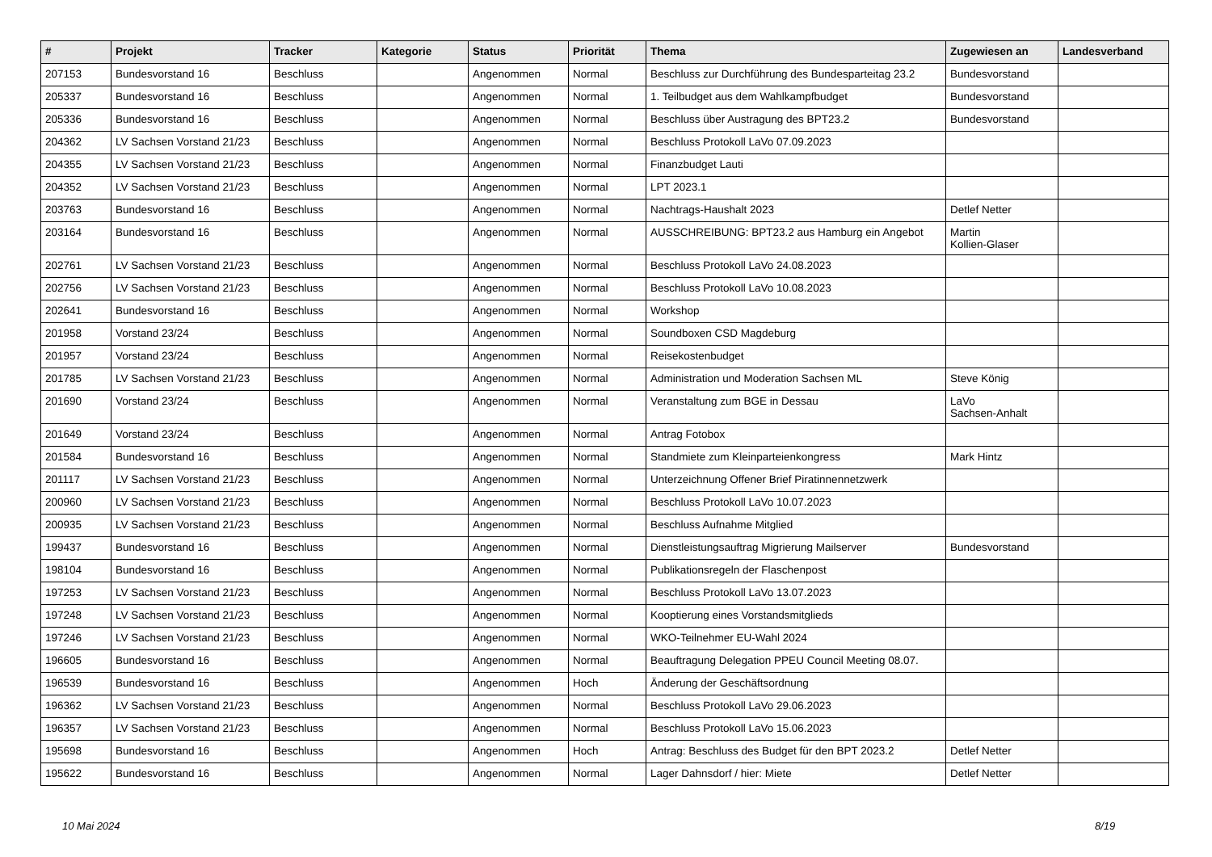| # | Projekt | Tracker | Kategorie | Status | Priorität | Thema | Zugewiesen an | Landesverband |
| --- | --- | --- | --- | --- | --- | --- | --- | --- |
| 207153 | Bundesvorstand 16 | Beschluss | | Angenommen | Normal | Beschluss zur Durchführung des Bundesparteitag 23.2 | Bundesvorstand | |
| 205337 | Bundesvorstand 16 | Beschluss | | Angenommen | Normal | 1. Teilbudget aus dem Wahlkampfbudget | Bundesvorstand | |
| 205336 | Bundesvorstand 16 | Beschluss | | Angenommen | Normal | Beschluss über Austragung des BPT23.2 | Bundesvorstand | |
| 204362 | LV Sachsen Vorstand 21/23 | Beschluss | | Angenommen | Normal | Beschluss Protokoll LaVo 07.09.2023 | | |
| 204355 | LV Sachsen Vorstand 21/23 | Beschluss | | Angenommen | Normal | Finanzbudget Lauti | | |
| 204352 | LV Sachsen Vorstand 21/23 | Beschluss | | Angenommen | Normal | LPT 2023.1 | | |
| 203763 | Bundesvorstand 16 | Beschluss | | Angenommen | Normal | Nachtrags-Haushalt 2023 | Detlef Netter | |
| 203164 | Bundesvorstand 16 | Beschluss | | Angenommen | Normal | AUSSCHREIBUNG: BPT23.2 aus Hamburg ein Angebot | Martin Kollien-Glaser | |
| 202761 | LV Sachsen Vorstand 21/23 | Beschluss | | Angenommen | Normal | Beschluss Protokoll LaVo 24.08.2023 | | |
| 202756 | LV Sachsen Vorstand 21/23 | Beschluss | | Angenommen | Normal | Beschluss Protokoll LaVo 10.08.2023 | | |
| 202641 | Bundesvorstand 16 | Beschluss | | Angenommen | Normal | Workshop | | |
| 201958 | Vorstand 23/24 | Beschluss | | Angenommen | Normal | Soundboxen CSD Magdeburg | | |
| 201957 | Vorstand 23/24 | Beschluss | | Angenommen | Normal | Reisekostenbudget | | |
| 201785 | LV Sachsen Vorstand 21/23 | Beschluss | | Angenommen | Normal | Administration und Moderation Sachsen ML | Steve König | |
| 201690 | Vorstand 23/24 | Beschluss | | Angenommen | Normal | Veranstaltung zum BGE in Dessau | LaVo Sachsen-Anhalt | |
| 201649 | Vorstand 23/24 | Beschluss | | Angenommen | Normal | Antrag Fotobox | | |
| 201584 | Bundesvorstand 16 | Beschluss | | Angenommen | Normal | Standmiete zum Kleinparteienkongress | Mark Hintz | |
| 201117 | LV Sachsen Vorstand 21/23 | Beschluss | | Angenommen | Normal | Unterzeichnung Offener Brief Piratinnennetzwerk | | |
| 200960 | LV Sachsen Vorstand 21/23 | Beschluss | | Angenommen | Normal | Beschluss Protokoll LaVo 10.07.2023 | | |
| 200935 | LV Sachsen Vorstand 21/23 | Beschluss | | Angenommen | Normal | Beschluss Aufnahme Mitglied | | |
| 199437 | Bundesvorstand 16 | Beschluss | | Angenommen | Normal | Dienstleistungsauftrag Migrierung Mailserver | Bundesvorstand | |
| 198104 | Bundesvorstand 16 | Beschluss | | Angenommen | Normal | Publikationsregeln der Flaschenpost | | |
| 197253 | LV Sachsen Vorstand 21/23 | Beschluss | | Angenommen | Normal | Beschluss Protokoll LaVo 13.07.2023 | | |
| 197248 | LV Sachsen Vorstand 21/23 | Beschluss | | Angenommen | Normal | Kooptierung eines Vorstandsmitglieds | | |
| 197246 | LV Sachsen Vorstand 21/23 | Beschluss | | Angenommen | Normal | WKO-Teilnehmer EU-Wahl 2024 | | |
| 196605 | Bundesvorstand 16 | Beschluss | | Angenommen | Normal | Beauftragung Delegation PPEU Council Meeting 08.07. | | |
| 196539 | Bundesvorstand 16 | Beschluss | | Angenommen | Hoch | Änderung der Geschäftsordnung | | |
| 196362 | LV Sachsen Vorstand 21/23 | Beschluss | | Angenommen | Normal | Beschluss Protokoll LaVo 29.06.2023 | | |
| 196357 | LV Sachsen Vorstand 21/23 | Beschluss | | Angenommen | Normal | Beschluss Protokoll LaVo 15.06.2023 | | |
| 195698 | Bundesvorstand 16 | Beschluss | | Angenommen | Hoch | Antrag: Beschluss des Budget für den BPT 2023.2 | Detlef Netter | |
| 195622 | Bundesvorstand 16 | Beschluss | | Angenommen | Normal | Lager Dahnsdorf / hier: Miete | Detlef Netter | |
10 Mai 2024 8/19